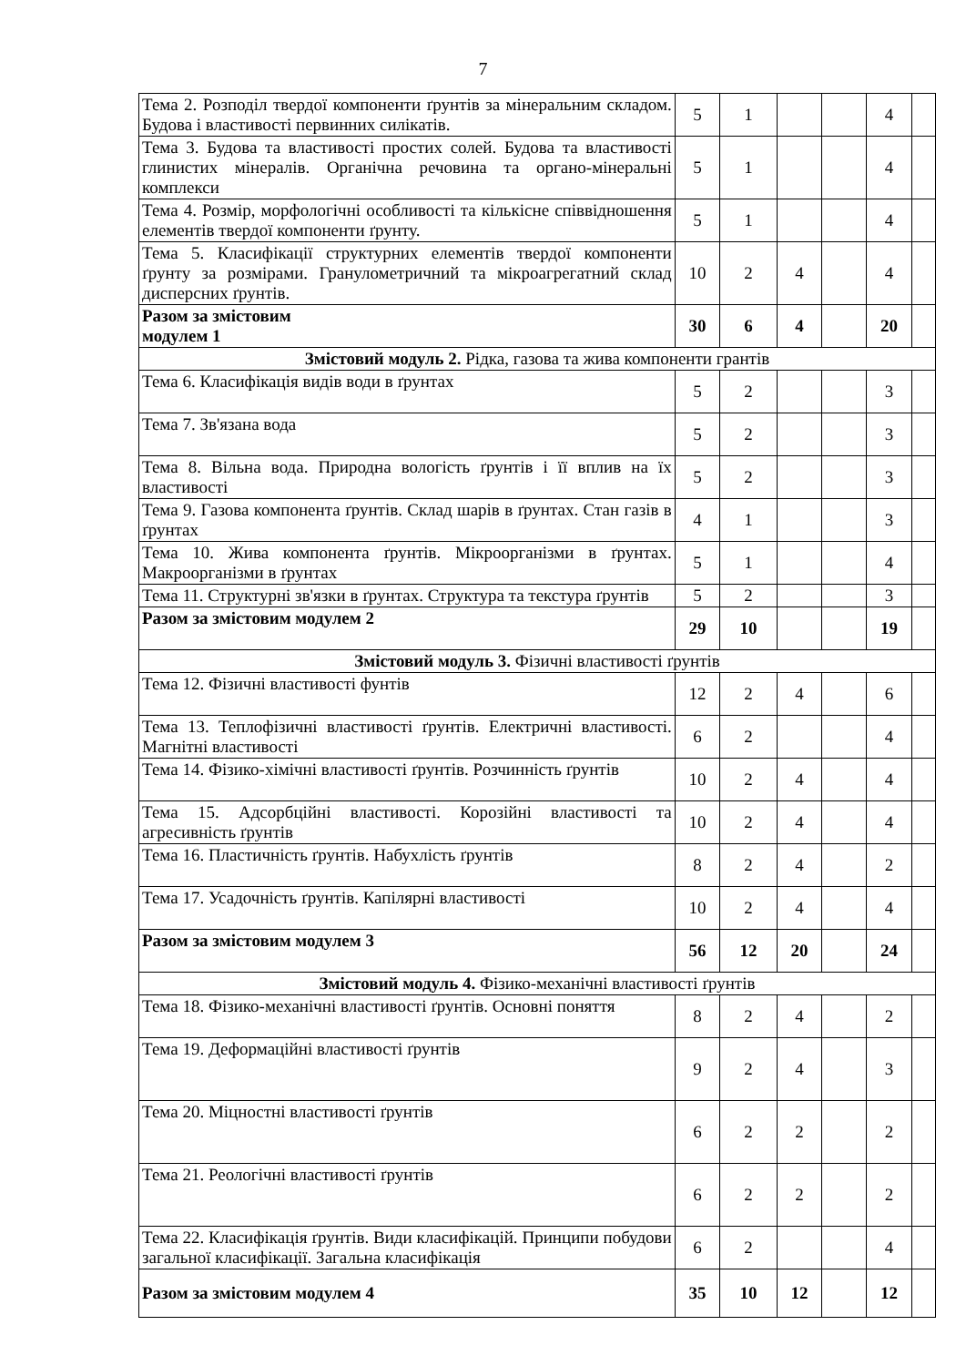7
| Тема 2. Розподіл твердої компоненти ґрунтів за мінеральним складом. Будова і властивості первинних силікатів. | 5 | 1 | | | 4 | |
| Тема 3. Будова та властивості простих солей. Будова та властивості глинистих мінералів. Органічна речовина та органо-мінеральні комплекси | 5 | 1 | | | 4 | |
| Тема 4. Розмір, морфологічні особливості та кількісне співвідношення елементів твердої компоненти ґрунту. | 5 | 1 | | | 4 | |
| Тема 5. Класифікації структурних елементів твердої компоненти ґрунту за розмірами. Гранулометричний та мікроагрегатний склад дисперсних ґрунтів. | 10 | 2 | 4 | | 4 | |
| Разом за змістовим модулем 1 | 30 | 6 | 4 | | 20 | |
| Змістовий модуль 2. Рідка, газова та жива компоненти грантів | | | | | | |
| Тема 6. Класифікація видів води в ґрунтах | 5 | 2 | | | 3 | |
| Тема 7. Зв'язана вода | 5 | 2 | | | 3 | |
| Тема 8. Вільна вода. Природна вологість ґрунтів і її вплив на їх властивості | 5 | 2 | | | 3 | |
| Тема 9. Газова компонента ґрунтів. Склад шарів в ґрунтах. Стан газів в ґрунтах | 4 | 1 | | | 3 | |
| Тема 10. Жива компонента ґрунтів. Мікроорганізми в ґрунтах. Макроорганізми в ґрунтах | 5 | 1 | | | 4 | |
| Тема 11. Структурні зв'язки в ґрунтах. Структура та текстура ґрунтів | 5 | 2 | | | 3 | |
| Разом за змістовим модулем 2 | 29 | 10 | | | 19 | |
| Змістовий модуль 3. Фізичні властивості ґрунтів | | | | | | |
| Тема 12. Фізичні властивості фунтів | 12 | 2 | 4 | | 6 | |
| Тема 13. Теплофізичні властивості ґрунтів. Електричні властивості. Магнітні властивості | 6 | 2 | | | 4 | |
| Тема 14. Фізико-хімічні властивості ґрунтів. Розчинність ґрунтів | 10 | 2 | 4 | | 4 | |
| Тема 15. Адсорбційні властивості. Корозійні властивості та агресивність ґрунтів | 10 | 2 | 4 | | 4 | |
| Тема 16. Пластичність ґрунтів. Набухлість ґрунтів | 8 | 2 | 4 | | 2 | |
| Тема 17. Усадочність ґрунтів. Капілярні властивості | 10 | 2 | 4 | | 4 | |
| Разом за змістовим модулем 3 | 56 | 12 | 20 | | 24 | |
| Змістовий модуль 4. Фізико-механічні властивості ґрунтів | | | | | | |
| Тема 18. Фізико-механічні властивості ґрунтів. Основні поняття | 8 | 2 | 4 | | 2 | |
| Тема 19. Деформаційні властивості ґрунтів | 9 | 2 | 4 | | 3 | |
| Тема 20. Міцностні властивості ґрунтів | 6 | 2 | 2 | | 2 | |
| Тема 21. Реологічні властивості ґрунтів | 6 | 2 | 2 | | 2 | |
| Тема 22. Класифікація ґрунтів. Види класифікацій. Принципи побудови загальної класифікації. Загальна класифікація | 6 | 2 | | | 4 | |
| Разом за змістовим модулем 4 | 35 | 10 | 12 | | 12 | |